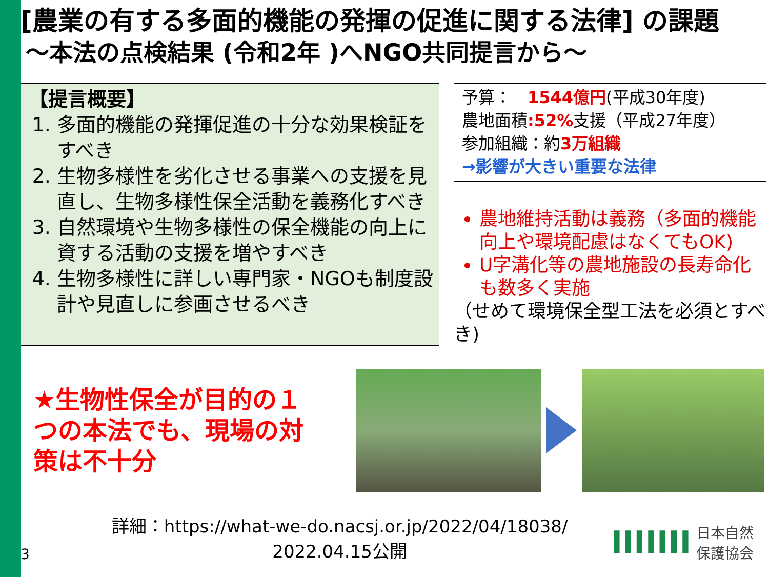[農業の有する多面的機能の発揮の促進に関する法律] の課題
～本法の点検結果 (令和2年 )へNGO共同提言から～
【提言概要】
1. 多面的機能の発揮促進の十分な効果検証をすべき
2. 生物多様性を劣化させる事業への支援を見直し、生物多様性保全活動を義務化すべき
3. 自然環境や生物多様性の保全機能の向上に資する活動の支援を増やすべき
4. 生物多様性に詳しい専門家・NGOも制度設計や見直しに参画させるべき
予算：　1544億円(平成30年度)
農地面積:52% 支援（平成27年度）
参加組織：約3万組織
→影響が大きい重要な法律
農地維持活動は義務（多面的機能向上や環境配慮はなくてもOK)
U字溝化等の農地施設の長寿命化も数多く実施
（せめて環境保全型工法を必須とすべき)
★生物性保全が目的の１つの本法でも、現場の対策は不十分
3
詳細：https://what-we-do.nacsj.or.jp/2022/04/18038/
2022.04.15公開
IIIIIII
日本自然
保護協会